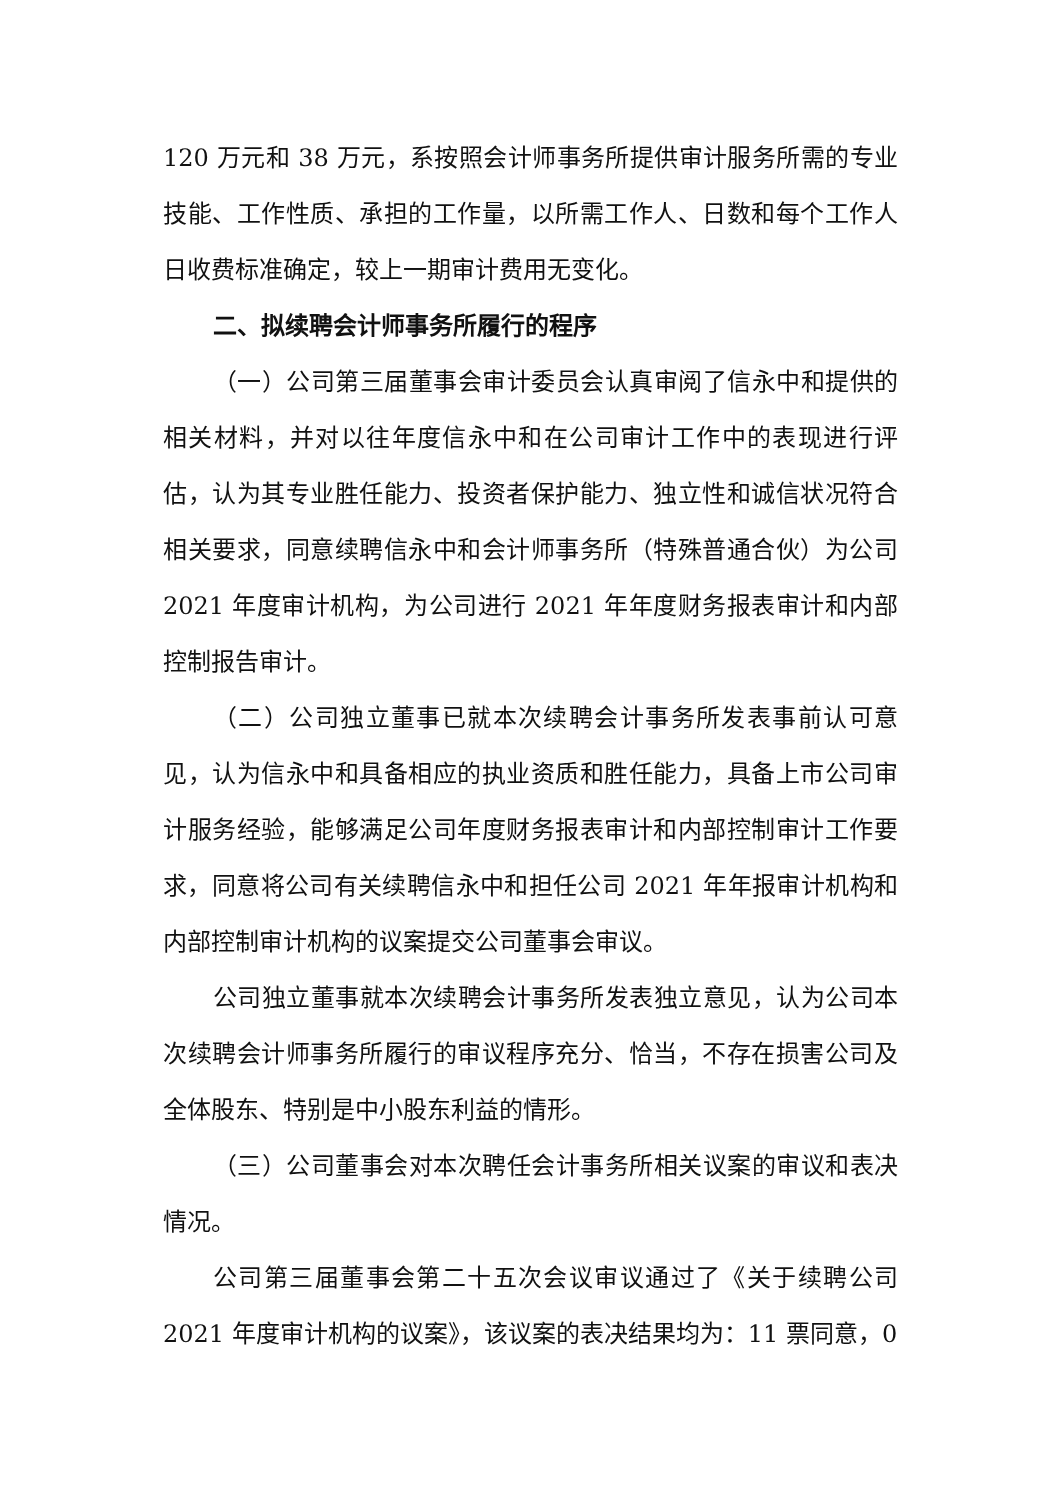120 万元和 38 万元，系按照会计师事务所提供审计服务所需的专业技能、工作性质、承担的工作量，以所需工作人、日数和每个工作人日收费标准确定，较上一期审计费用无变化。
二、拟续聘会计师事务所履行的程序
（一）公司第三届董事会审计委员会认真审阅了信永中和提供的相关材料，并对以往年度信永中和在公司审计工作中的表现进行评估，认为其专业胜任能力、投资者保护能力、独立性和诚信状况符合相关要求，同意续聘信永中和会计师事务所（特殊普通合伙）为公司 2021 年度审计机构，为公司进行 2021 年年度财务报表审计和内部控制报告审计。
（二）公司独立董事已就本次续聘会计事务所发表事前认可意见，认为信永中和具备相应的执业资质和胜任能力，具备上市公司审计服务经验，能够满足公司年度财务报表审计和内部控制审计工作要求，同意将公司有关续聘信永中和担任公司 2021 年年报审计机构和内部控制审计机构的议案提交公司董事会审议。
公司独立董事就本次续聘会计事务所发表独立意见，认为公司本次续聘会计师事务所履行的审议程序充分、恰当，不存在损害公司及全体股东、特别是中小股东利益的情形。
（三）公司董事会对本次聘任会计事务所相关议案的审议和表决情况。
公司第三届董事会第二十五次会议审议通过了《关于续聘公司 2021 年度审计机构的议案》，该议案的表决结果均为：11 票同意，0